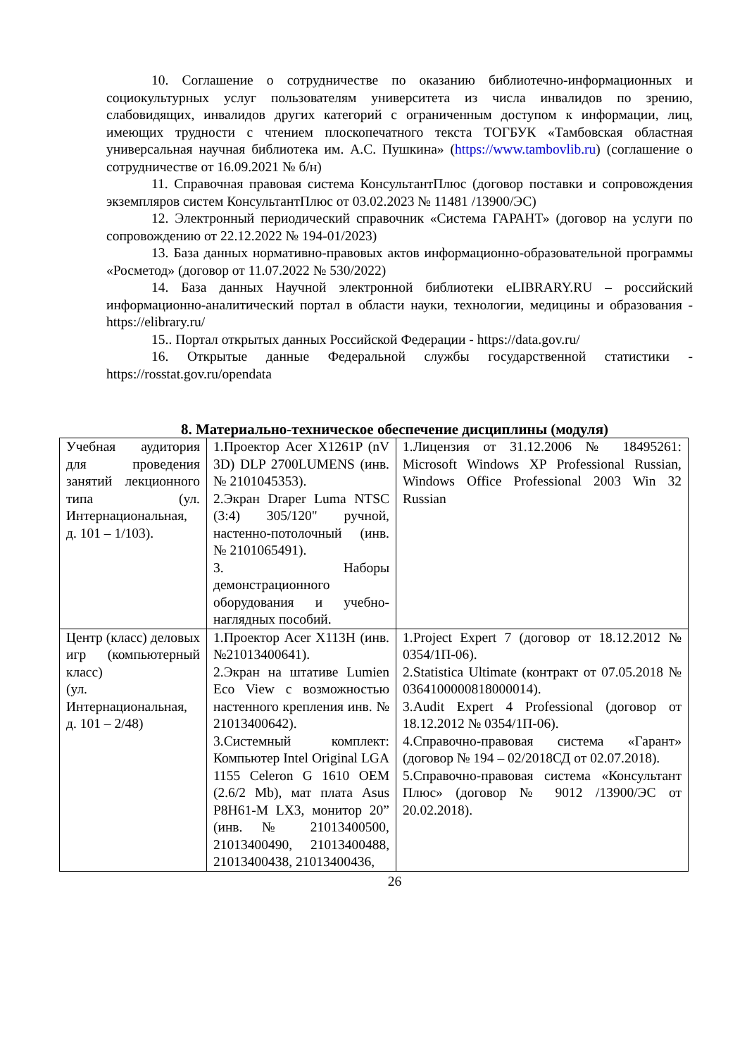10. Соглашение о сотрудничестве по оказанию библиотечно-информационных и социокультурных услуг пользователям университета из числа инвалидов по зрению, слабовидящих, инвалидов других категорий с ограниченным доступом к информации, лиц, имеющих трудности с чтением плоскопечатного текста ТОГБУК «Тамбовская областная универсальная научная библиотека им. А.С. Пушкина» (https://www.tambovlib.ru) (соглашение о сотрудничестве от 16.09.2021 № б/н)
11. Справочная правовая система КонсультантПлюс (договор поставки и сопровождения экземпляров систем КонсультантПлюс от 03.02.2023 № 11481 /13900/ЭС)
12. Электронный периодический справочник «Система ГАРАНТ» (договор на услуги по сопровождению от 22.12.2022 № 194-01/2023)
13. База данных нормативно-правовых актов информационно-образовательной программы «Росметод» (договор от 11.07.2022 № 530/2022)
14. База данных Научной электронной библиотеки eLIBRARY.RU – российский информационно-аналитический портал в области науки, технологии, медицины и образования - https://elibrary.ru/
15.. Портал открытых данных Российской Федерации - https://data.gov.ru/
16. Открытые данные Федеральной службы государственной статистики - https://rosstat.gov.ru/opendata
8. Материально-техническое обеспечение дисциплины (модуля)
| Учебная аудитория для проведения занятий лекционного типа (ул. Интернациональная, д. 101 – 1/103). | 1.Проектор Acer X1261P (nV 3D) DLP 2700LUMENS (инв. № 2101045353). 2.Экран Draper Luma NTSC (3:4) 305/120" ручной, настенно-потолочный (инв. № 2101065491). 3. Наборы демонстрационного оборудования и учебно-наглядных пособий. | 1.Лицензия от 31.12.2006 № 18495261: Microsoft Windows XP Professional Russian, Windows Office Professional 2003 Win 32 Russian |
| Центр (класс) деловых игр (компьютерный класс) (ул. Интернациональная, д. 101 – 2/48) | 1.Проектор Acer X113H (инв. №21013400641). 2.Экран на штативе Lumien Eco View с возможностью настенного крепления инв. № 21013400642). 3.Системный комплект: Компьютер Intel Original LGA 1155 Celeron G 1610 OEM (2.6/2 Mb), мат плата Asus P8H61-M LX3, монитор 20” (инв. № 21013400500, 21013400490, 21013400488, 21013400438, 21013400436, | 1.Project Expert 7 (договор от 18.12.2012 № 0354/1П-06). 2.Statistica Ultimate (контракт от 07.05.2018 № 0364100000818000014). 3.Audit Expert 4 Professional (договор от 18.12.2012 № 0354/1П-06). 4.Справочно-правовая система «Гарант» (договор № 194 – 02/2018СД от 02.07.2018). 5.Справочно-правовая система «Консультант Плюс» (договор № 9012 /13900/ЭС от 20.02.2018). |
26